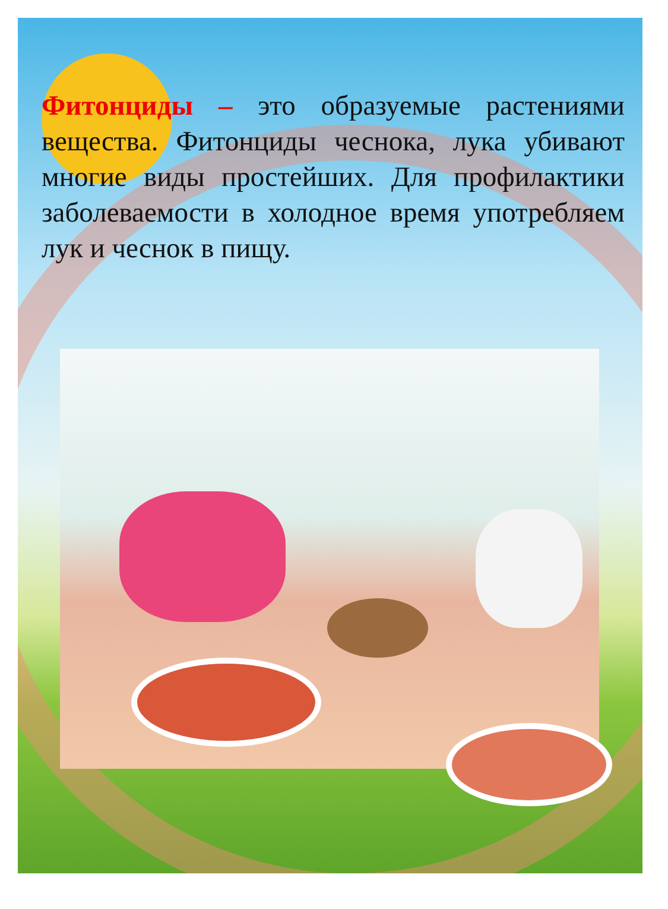Фитонциды – это образуемые растениями вещества. Фитонциды чеснока, лука убивают многие виды простейших. Для профилактики заболеваемости в холодное время употребляем лук и чеснок в пищу.